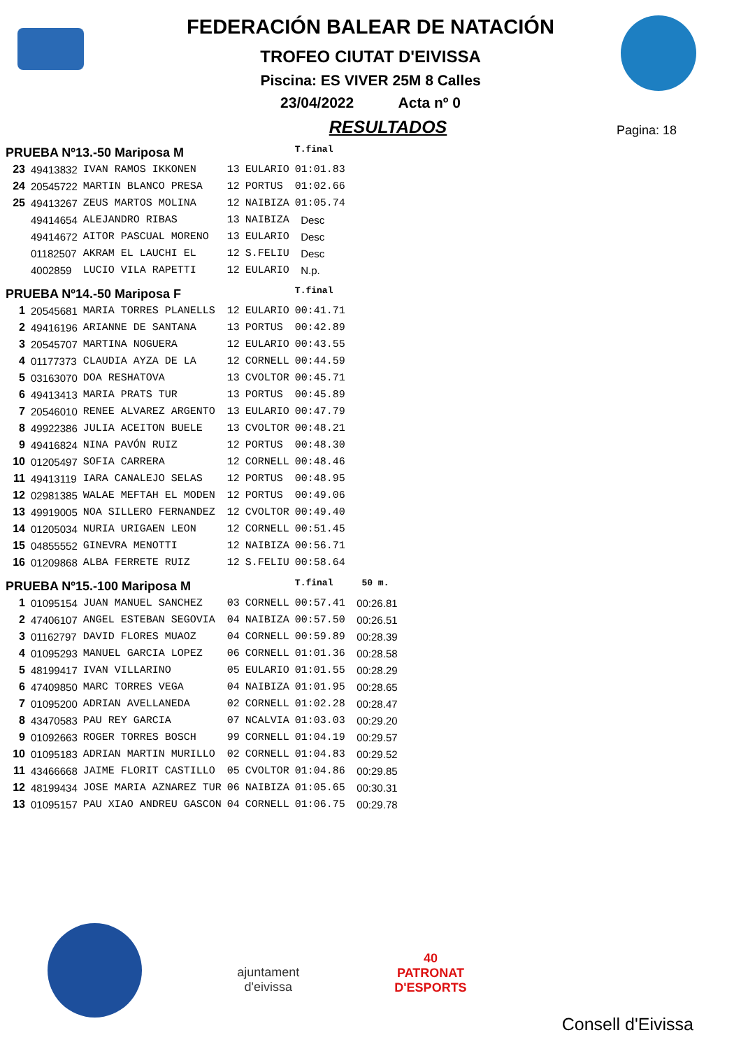FEDERACIÓN BALEAR DE NATACIÓN
TROFEO CIUTAT D'EIVISSA
Piscina: ES VIVER 25M 8 Calles
23/04/2022 Acta nº 0
RESULTADOS
Pagina: 18
| PRUEBA Nº13.-50 Mariposa M | | | | | T.final | |
| 23 | 49413832 | IVAN RAMOS IKKONEN | 13 | EULARIO | 01:01.83 | |
| 24 | 20545722 | MARTIN BLANCO PRESA | 12 | PORTUS | 01:02.66 | |
| 25 | 49413267 | ZEUS MARTOS MOLINA | 12 | NAIBIZA | 01:05.74 | |
| | 49414654 | ALEJANDRO RIBAS | 13 | NAIBIZA | Desc | |
| | 49414672 | AITOR PASCUAL MORENO | 13 | EULARIO | Desc | |
| | 01182507 | AKRAM EL LAUCHI EL | 12 | S.FELIU | Desc | |
| | 4002859 | LUCIO VILA RAPETTI | 12 | EULARIO | N.p. | |
| PRUEBA Nº14.-50 Mariposa F | | | | | T.final | |
| 1 | 20545681 | MARIA TORRES PLANELLS | 12 | EULARIO | 00:41.71 | |
| 2 | 49416196 | ARIANNE DE SANTANA | 13 | PORTUS | 00:42.89 | |
| 3 | 20545707 | MARTINA NOGUERA | 12 | EULARIO | 00:43.55 | |
| 4 | 01177373 | CLAUDIA AYZA DE LA | 12 | CORNELL | 00:44.59 | |
| 5 | 03163070 | DOA RESHATOVA | 13 | CVOLTOR | 00:45.71 | |
| 6 | 49413413 | MARIA PRATS TUR | 13 | PORTUS | 00:45.89 | |
| 7 | 20546010 | RENEE ALVAREZ ARGENTO | 13 | EULARIO | 00:47.79 | |
| 8 | 49922386 | JULIA ACEITON BUELE | 13 | CVOLTOR | 00:48.21 | |
| 9 | 49416824 | NINA PAVÓN RUIZ | 12 | PORTUS | 00:48.30 | |
| 10 | 01205497 | SOFIA CARRERA | 12 | CORNELL | 00:48.46 | |
| 11 | 49413119 | IARA CANALEJO SELAS | 12 | PORTUS | 00:48.95 | |
| 12 | 02981385 | WALAE MEFTAH EL MODEN | 12 | PORTUS | 00:49.06 | |
| 13 | 49919005 | NOA SILLERO FERNANDEZ | 12 | CVOLTOR | 00:49.40 | |
| 14 | 01205034 | NURIA URIGAEN LEON | 12 | CORNELL | 00:51.45 | |
| 15 | 04855552 | GINEVRA MENOTTI | 12 | NAIBIZA | 00:56.71 | |
| 16 | 01209868 | ALBA FERRETE RUIZ | 12 | S.FELIU | 00:58.64 | |
| PRUEBA Nº15.-100 Mariposa M | | | | | T.final | 50 m. |
| 1 | 01095154 | JUAN MANUEL SANCHEZ | 03 | CORNELL | 00:57.41 | 00:26.81 |
| 2 | 47406107 | ANGEL ESTEBAN SEGOVIA | 04 | NAIBIZA | 00:57.50 | 00:26.51 |
| 3 | 01162797 | DAVID FLORES MUAOZ | 04 | CORNELL | 00:59.89 | 00:28.39 |
| 4 | 01095293 | MANUEL GARCIA LOPEZ | 06 | CORNELL | 01:01.36 | 00:28.58 |
| 5 | 48199417 | IVAN VILLARINO | 05 | EULARIO | 01:01.55 | 00:28.29 |
| 6 | 47409850 | MARC TORRES VEGA | 04 | NAIBIZA | 01:01.95 | 00:28.65 |
| 7 | 01095200 | ADRIAN AVELLANEDA | 02 | CORNELL | 01:02.28 | 00:28.47 |
| 8 | 43470583 | PAU REY GARCIA | 07 | NCALVIA | 01:03.03 | 00:29.20 |
| 9 | 01092663 | ROGER TORRES BOSCH | 99 | CORNELL | 01:04.19 | 00:29.57 |
| 10 | 01095183 | ADRIAN MARTIN MURILLO | 02 | CORNELL | 01:04.83 | 00:29.52 |
| 11 | 43466668 | JAIME FLORIT CASTILLO | 05 | CVOLTOR | 01:04.86 | 00:29.85 |
| 12 | 48199434 | JOSE MARIA AZNAREZ TUR | 06 | NAIBIZA | 01:05.65 | 00:30.31 |
| 13 | 01095157 | PAU XIAO ANDREU GASCON | 04 | CORNELL | 01:06.75 | 00:29.78 |
ajuntament
d'eivissa
40
PATRONAT
D'ESPORTS
Consell d'Eivissa